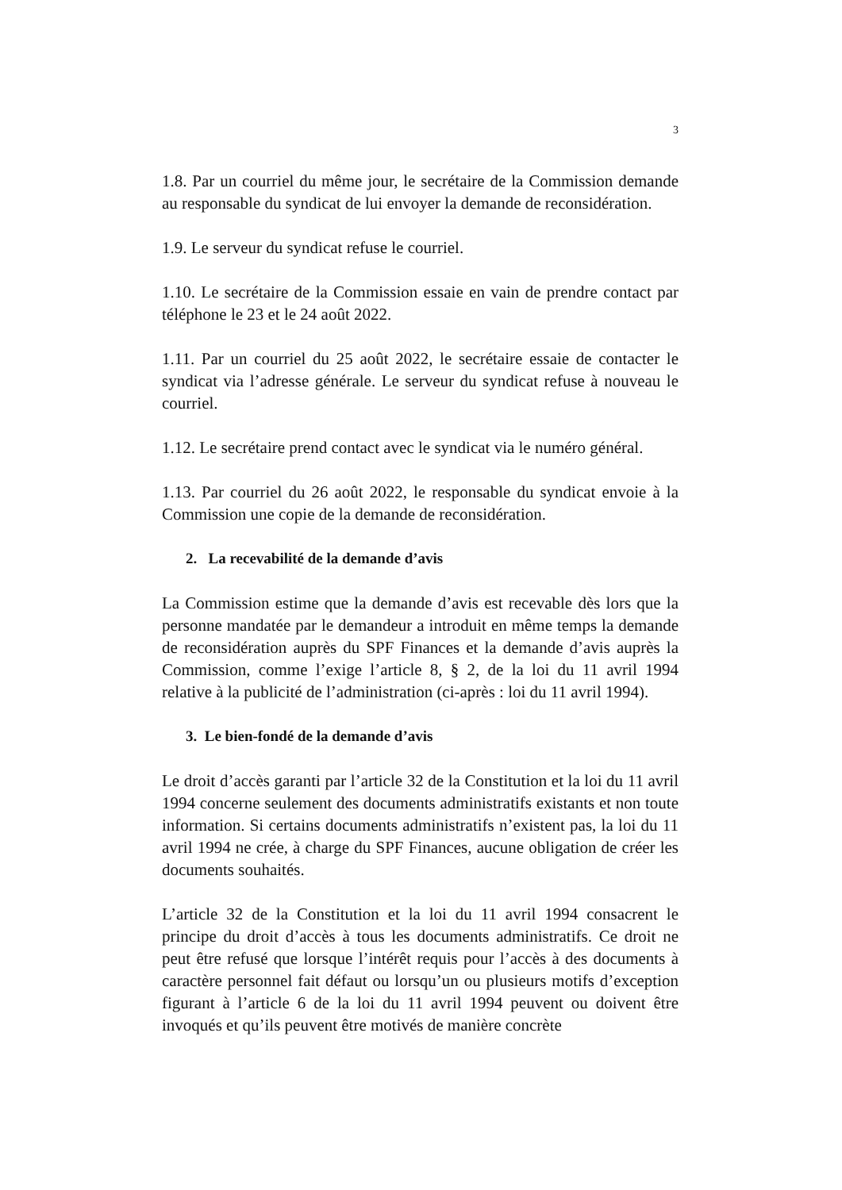3
1.8. Par un courriel du même jour, le secrétaire de la Commission demande au responsable du syndicat de lui envoyer la demande de reconsidération.
1.9. Le serveur du syndicat refuse le courriel.
1.10. Le secrétaire de la Commission essaie en vain de prendre contact par téléphone le 23 et le 24 août 2022.
1.11. Par un courriel du 25 août 2022, le secrétaire essaie de contacter le syndicat via l’adresse générale. Le serveur du syndicat refuse à nouveau le courriel.
1.12. Le secrétaire prend contact avec le syndicat via le numéro général.
1.13. Par courriel du 26 août 2022, le responsable du syndicat envoie à la Commission une copie de la demande de reconsidération.
2. La recevabilité de la demande d’avis
La Commission estime que la demande d’avis est recevable dès lors que la personne mandatée par le demandeur a introduit en même temps la demande de reconsidération auprès du SPF Finances et la demande d’avis auprès la Commission, comme l’exige l’article 8, § 2, de la loi du 11 avril 1994 relative à la publicité de l’administration (ci-après : loi du 11 avril 1994).
3. Le bien-fondé de la demande d’avis
Le droit d’accès garanti par l’article 32 de la Constitution et la loi du 11 avril 1994 concerne seulement des documents administratifs existants et non toute information. Si certains documents administratifs n’existent pas, la loi du 11 avril 1994 ne crée, à charge du SPF Finances, aucune obligation de créer les documents souhaités.
L’article 32 de la Constitution et la loi du 11 avril 1994 consacrent le principe du droit d’accès à tous les documents administratifs. Ce droit ne peut être refusé que lorsque l’intérêt requis pour l’accès à des documents à caractère personnel fait défaut ou lorsqu’un ou plusieurs motifs d’exception figurant à l’article 6 de la loi du 11 avril 1994 peuvent ou doivent être invoqués et qu’ils peuvent être motivés de manière concrète